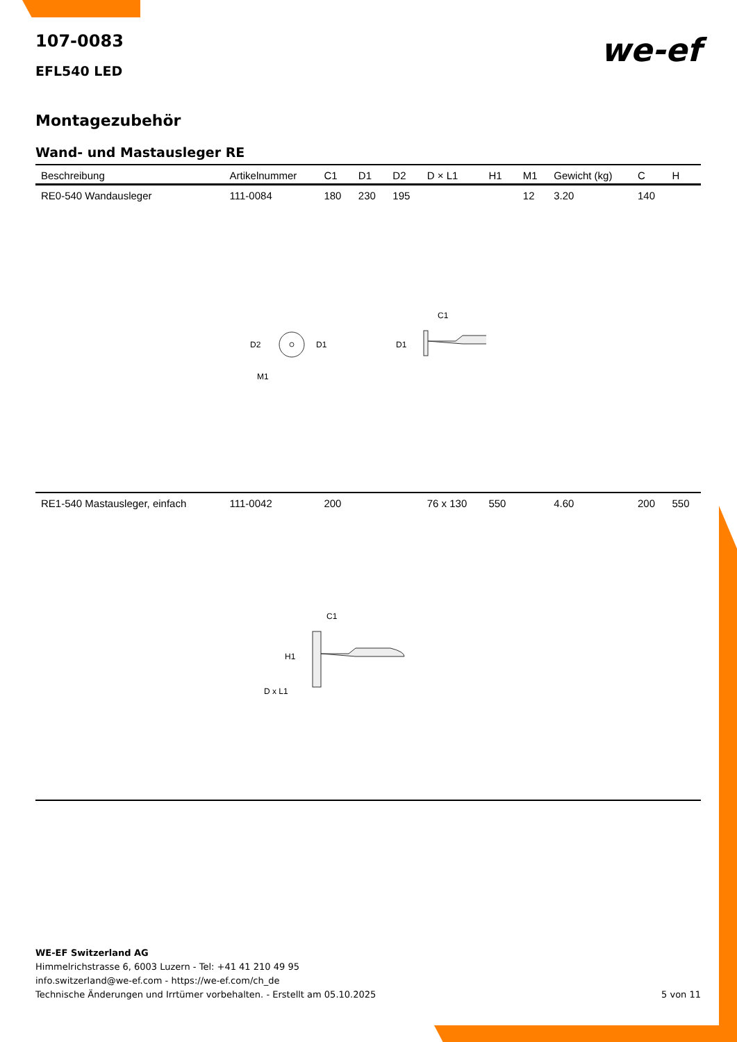we-ef
107-0083
EFL540 LED
Montagezubehör
Wand- und Mastausleger RE
| Beschreibung | Artikelnummer | C1 | D1 | D2 | D × L1 | H1 | M1 | Gewicht (kg) | C | H |
| --- | --- | --- | --- | --- | --- | --- | --- | --- | --- | --- |
| RE0-540 Wandausleger | 111-0084 | 180 | 230 | 195 | | | 12 | 3.20 | 140 | |
| D2 D1 M1 C1 D1 | | | | | | | | | | |
| RE1-540 Mastausleger, einfach | 111-0042 | 200 | | | 76 x 130 | 550 | | 4.60 | 200 | 550 |
| C1 H1 D x L1 | | | | | | | | | | |
WE-EF Switzerland AG
Himmelrichstrasse 6, 6003 Luzern - Tel: +41 41 210 49 95
info.switzerland@we-ef.com - https://we-ef.com/ch_de
Technische Änderungen und Irrtümer vorbehalten. - Erstellt am 05.10.2025
5 von 11